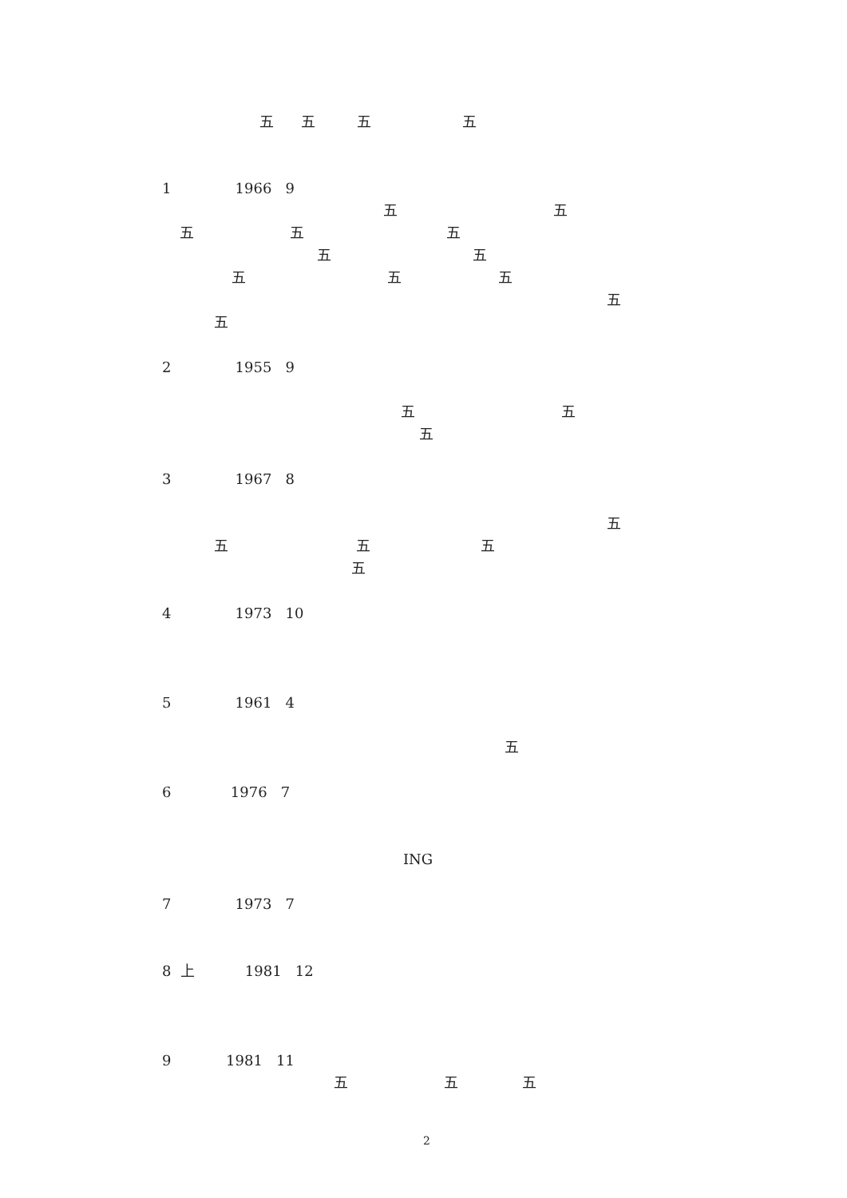五 五 五 五
1 1966 9
五 五
五 五 五
五 五
五 五 五
五
五
2 1955 9
五 五
五
3 1967 8
五
五 五 五
五
4 1973 10
5 1961 4
五
6 1976 7
ING
7 1973 7
8 上 1981 12
9 1981 11
五 五 五
2